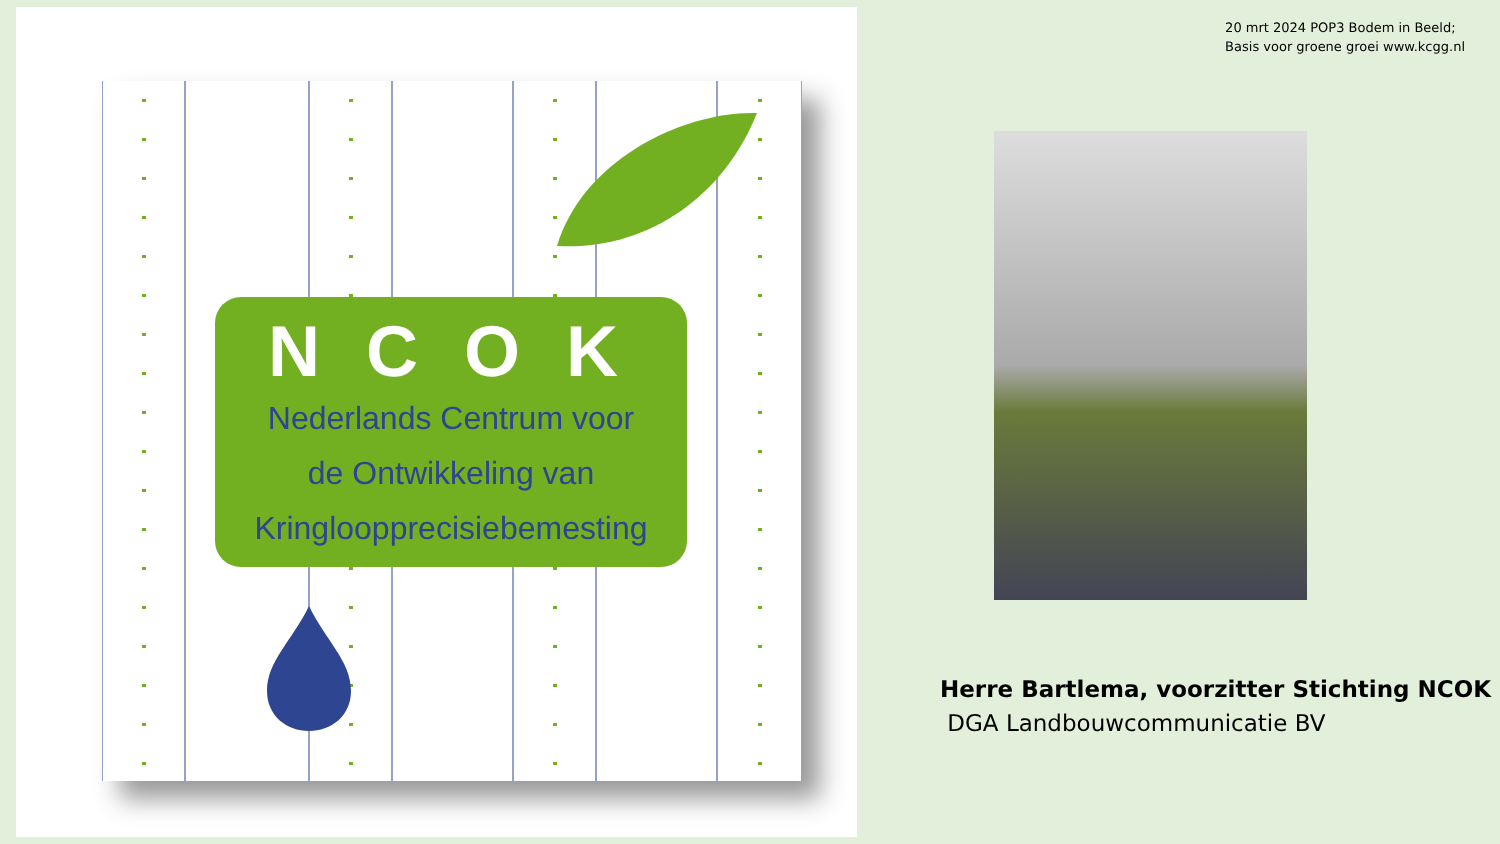NCOK
Nederlands Centrum voor
de Ontwikkeling van
Kringloopprecisiebemesting
20 mrt 2024 POP3 Bodem in Beeld;
Basis voor groene groei www.kcgg.nl
Herre Bartlema, voorzitter Stichting NCOK
DGA Landbouwcommunicatie BV